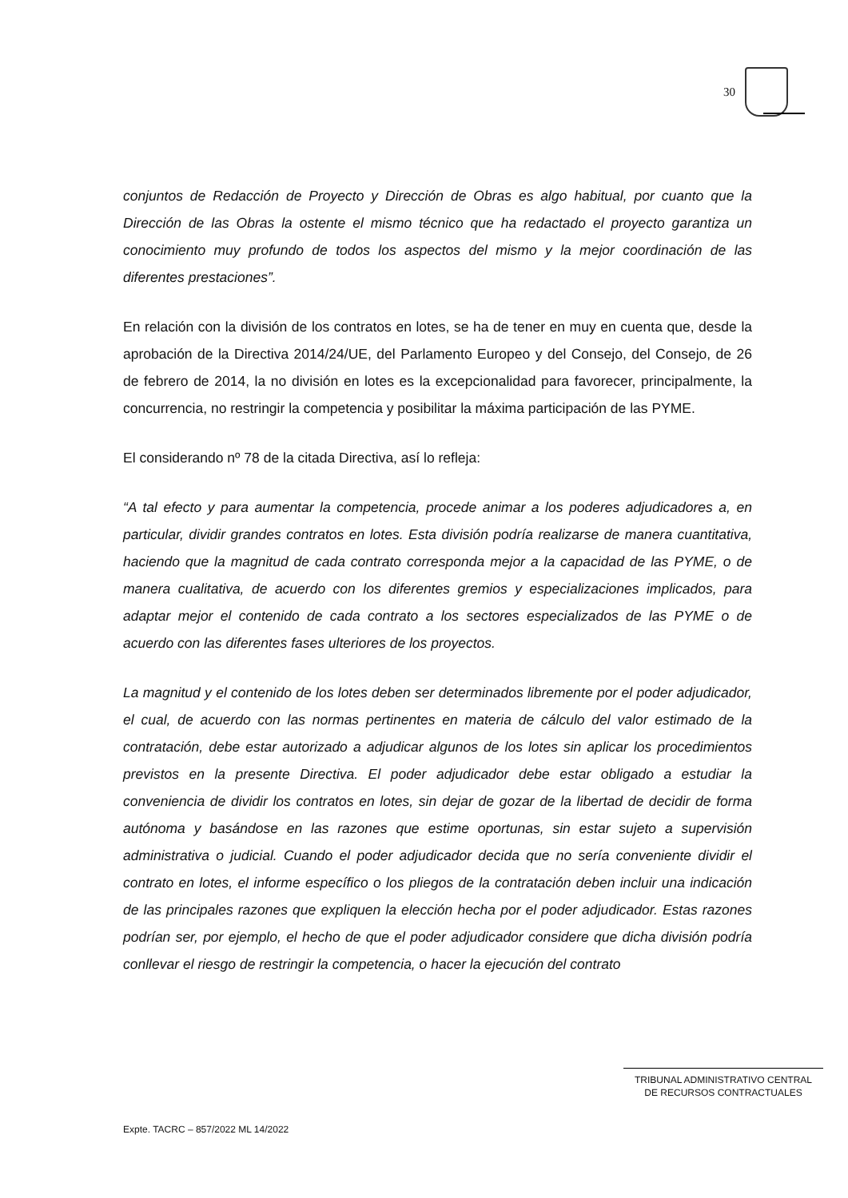30
conjuntos de Redacción de Proyecto y Dirección de Obras es algo habitual, por cuanto que la Dirección de las Obras la ostente el mismo técnico que ha redactado el proyecto garantiza un conocimiento muy profundo de todos los aspectos del mismo y la mejor coordinación de las diferentes prestaciones”.
En relación con la división de los contratos en lotes, se ha de tener en muy en cuenta que, desde la aprobación de la Directiva 2014/24/UE, del Parlamento Europeo y del Consejo, del Consejo, de 26 de febrero de 2014, la no división en lotes es la excepcionalidad para favorecer, principalmente, la concurrencia, no restringir la competencia y posibilitar la máxima participación de las PYME.
El considerando nº 78 de la citada Directiva, así lo refleja:
“A tal efecto y para aumentar la competencia, procede animar a los poderes adjudicadores a, en particular, dividir grandes contratos en lotes. Esta división podría realizarse de manera cuantitativa, haciendo que la magnitud de cada contrato corresponda mejor a la capacidad de las PYME, o de manera cualitativa, de acuerdo con los diferentes gremios y especializaciones implicados, para adaptar mejor el contenido de cada contrato a los sectores especializados de las PYME o de acuerdo con las diferentes fases ulteriores de los proyectos.
La magnitud y el contenido de los lotes deben ser determinados libremente por el poder adjudicador, el cual, de acuerdo con las normas pertinentes en materia de cálculo del valor estimado de la contratación, debe estar autorizado a adjudicar algunos de los lotes sin aplicar los procedimientos previstos en la presente Directiva. El poder adjudicador debe estar obligado a estudiar la conveniencia de dividir los contratos en lotes, sin dejar de gozar de la libertad de decidir de forma autónoma y basándose en las razones que estime oportunas, sin estar sujeto a supervisión administrativa o judicial. Cuando el poder adjudicador decida que no sería conveniente dividir el contrato en lotes, el informe específico o los pliegos de la contratación deben incluir una indicación de las principales razones que expliquen la elección hecha por el poder adjudicador. Estas razones podrían ser, por ejemplo, el hecho de que el poder adjudicador considere que dicha división podría conllevar el riesgo de restringir la competencia, o hacer la ejecución del contrato
TRIBUNAL ADMINISTRATIVO CENTRAL
DE RECURSOS CONTRACTUALES
Expte. TACRC – 857/2022 ML 14/2022